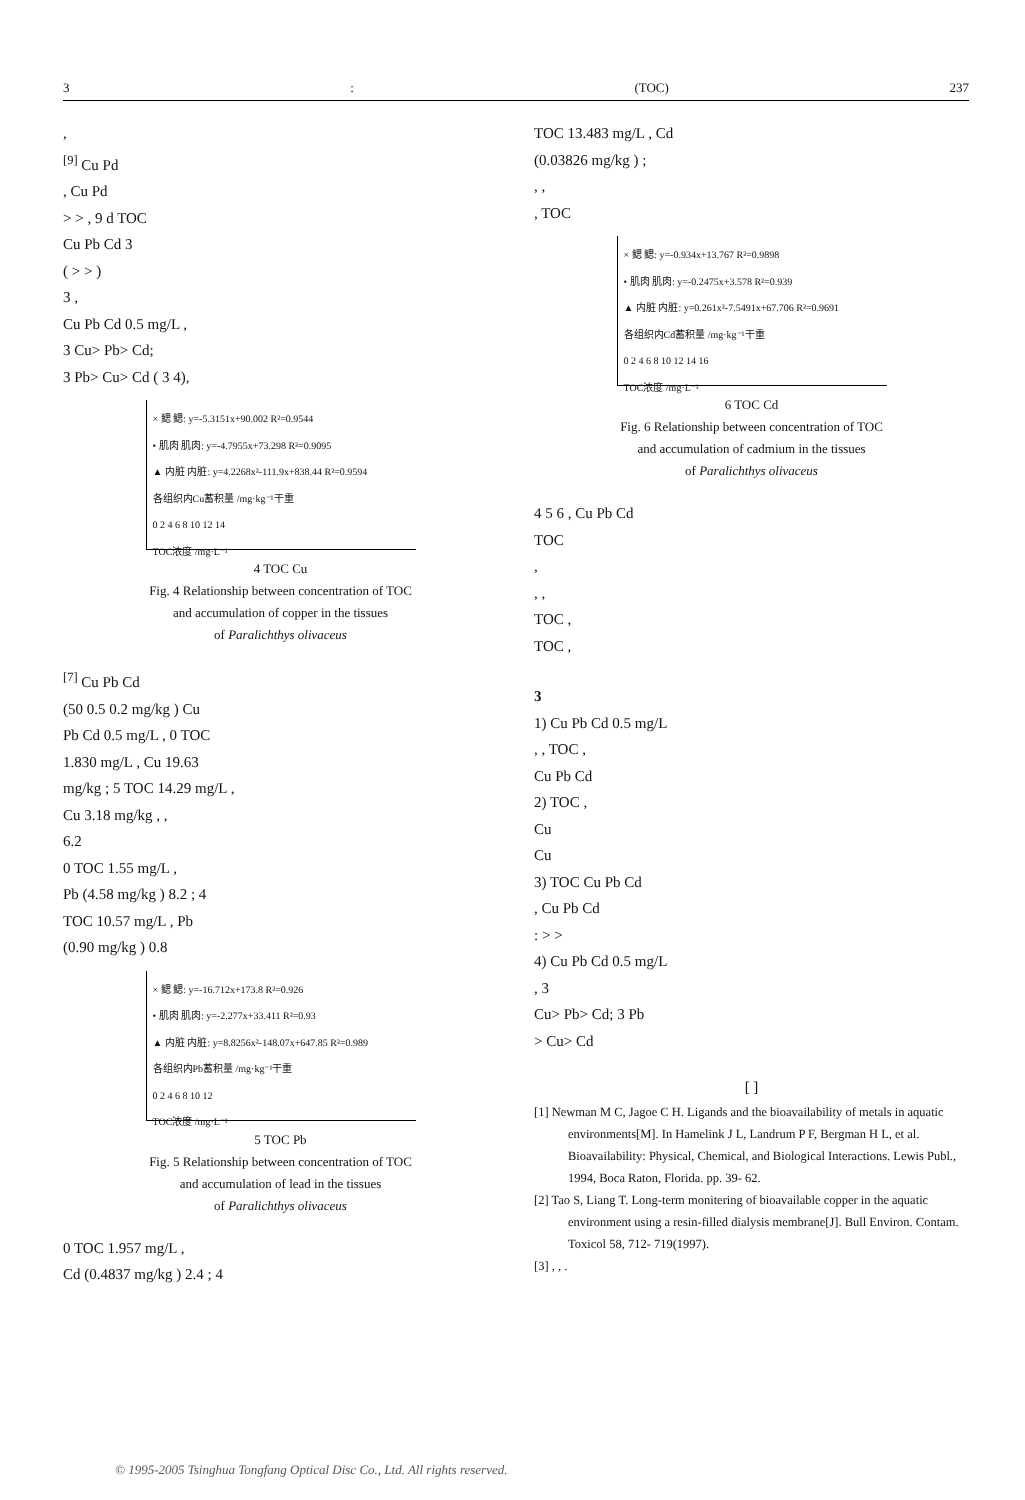3: (TOC) 237
,
<sup>[9]</sup> Cu Pd
, Cu Pd
> > , 9 d TOC
Cu Pb Cd 3
( > > )
3 ,
Cu Pb Cd 0.5 mg/L ,
3 Cu> Pb> Cd;
3 Pb> Cu> Cd ( 3 4),
× 鳃 鳃: y=-5.3151x+90.002 R²=0.9544
• 肌肉 肌肉: y=-4.7955x+73.298 R²=0.9095
▲ 内脏 内脏: y=4.2268x²-111.9x+838.44 R²=0.9594
各组织内Cu蓄积量 /mg·kg⁻¹干重
0 2 4 6 8 10 12 14
TOC浓度 /mg·L⁻¹
4 TOC Cu
Fig. 4 Relationship between concentration of TOC
and accumulation of copper in the tissues
of Paralichthys olivaceus
<sup>[7]</sup> Cu Pb Cd
(50 0.5 0.2 mg/kg ) Cu
Pb Cd 0.5 mg/L , 0 TOC
1.830 mg/L , Cu 19.63
mg/kg ; 5 TOC 14.29 mg/L ,
Cu 3.18 mg/kg , ,
6.2
0 TOC 1.55 mg/L ,
Pb (4.58 mg/kg ) 8.2 ; 4
TOC 10.57 mg/L , Pb
(0.90 mg/kg ) 0.8
× 鳃 鳃: y=-16.712x+173.8 R²=0.926
• 肌肉 肌肉: y=-2.277x+33.411 R²=0.93
▲ 内脏 内脏: y=8.8256x²-148.07x+647.85 R²=0.989
各组织内Pb蓄积量 /mg·kg⁻¹干重
0 2 4 6 8 10 12
TOC浓度 /mg·L⁻¹
5 TOC Pb
Fig. 5 Relationship between concentration of TOC
and accumulation of lead in the tissues
of Paralichthys olivaceus
0 TOC 1.957 mg/L ,
Cd (0.4837 mg/kg ) 2.4 ; 4
TOC 13.483 mg/L , Cd
(0.03826 mg/kg ) ;
, ,
, TOC
× 鳃 鳃: y=-0.934x+13.767 R²=0.9898
• 肌肉 肌肉: y=-0.2475x+3.578 R²=0.939
▲ 内脏 内脏: y=0.261x²-7.5491x+67.706 R²=0.9691
各组织内Cd蓄积量 /mg·kg⁻¹干重
0 2 4 6 8 10 12 14 16
TOC浓度 /mg·L⁻¹
6 TOC Cd
Fig. 6 Relationship between concentration of TOC
and accumulation of cadmium in the tissues
of Paralichthys olivaceus
4 5 6 , Cu Pb Cd
TOC
,
, ,
TOC ,
TOC ,
3
1) Cu Pb Cd 0.5 mg/L
, , TOC ,
Cu Pb Cd
2) TOC ,
Cu
Cu
3) TOC Cu Pb Cd
, Cu Pb Cd
: > >
4) Cu Pb Cd 0.5 mg/L
, 3
Cu> Pb> Cd; 3 Pb
> Cu> Cd
[ ]
[1] Newman M C, Jagoe C H. Ligands and the bioavailability of metals in aquatic environments[M]. In Hamelink J L, Landrum P F, Bergman H L, et al. Bioavailability: Physical, Chemical, and Biological Interactions. Lewis Publ., 1994, Boca Raton, Florida. pp. 39- 62.
[2] Tao S, Liang T. Long-term monitering of bioavailable copper in the aquatic environment using a resin-filled dialysis membrane[J]. Bull Environ. Contam. Toxicol 58, 712- 719(1997).
[3] , , .
© 1995-2005 Tsinghua Tongfang Optical Disc Co., Ltd. All rights reserved.